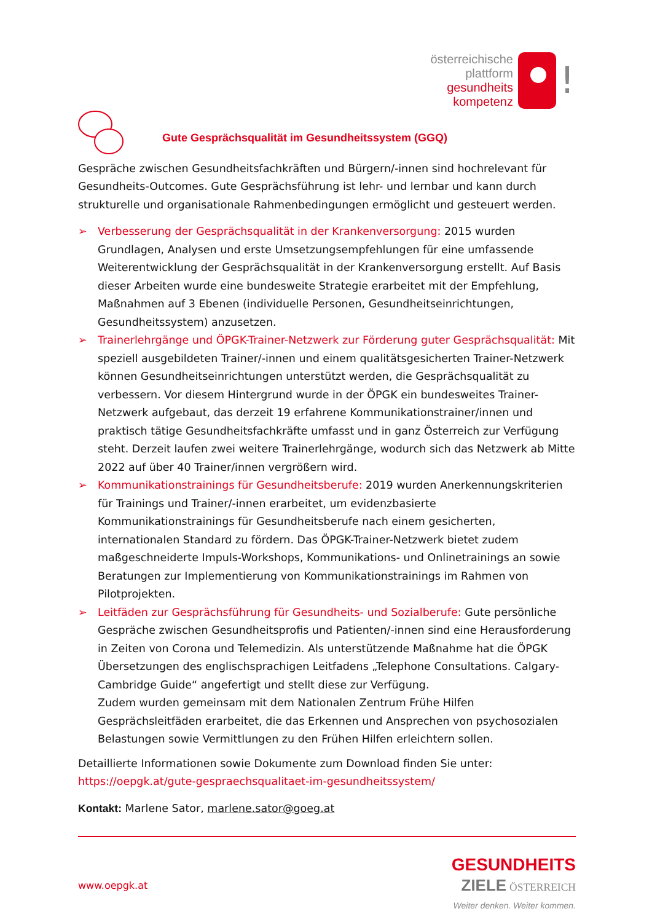österreichische
plattform
gesundheits
kompetenz
!
Gute Gesprächsqualität im Gesundheitssystem (GGQ)
Gespräche zwischen Gesundheitsfachkräften und Bürgern/-innen sind hochrelevant für Gesundheits-Outcomes. Gute Gesprächsführung ist lehr- und lernbar und kann durch strukturelle und organisationale Rahmenbedingungen ermöglicht und gesteuert werden.
➢ Verbesserung der Gesprächsqualität in der Krankenversorgung: 2015 wurden Grundlagen, Analysen und erste Umsetzungsempfehlungen für eine umfassende Weiterentwicklung der Gesprächsqualität in der Krankenversorgung erstellt. Auf Basis dieser Arbeiten wurde eine bundesweite Strategie erarbeitet mit der Empfehlung, Maßnahmen auf 3 Ebenen (individuelle Personen, Gesundheitseinrichtungen, Gesundheitssystem) anzusetzen.
➢ Trainerlehrgänge und ÖPGK-Trainer-Netzwerk zur Förderung guter Gesprächsqualität: Mit speziell ausgebildeten Trainer/-innen und einem qualitätsgesicherten Trainer-Netzwerk können Gesundheitseinrichtungen unterstützt werden, die Gesprächsqualität zu verbessern. Vor diesem Hintergrund wurde in der ÖPGK ein bundesweites Trainer-Netzwerk aufgebaut, das derzeit 19 erfahrene Kommunikationstrainer/innen und praktisch tätige Gesundheitsfachkräfte umfasst und in ganz Österreich zur Verfügung steht. Derzeit laufen zwei weitere Trainerlehrgänge, wodurch sich das Netzwerk ab Mitte 2022 auf über 40 Trainer/innen vergrößern wird.
➢ Kommunikationstrainings für Gesundheitsberufe: 2019 wurden Anerkennungskriterien für Trainings und Trainer/-innen erarbeitet, um evidenzbasierte Kommunikationstrainings für Gesundheitsberufe nach einem gesicherten, internationalen Standard zu fördern. Das ÖPGK-Trainer-Netzwerk bietet zudem maßgeschneiderte Impuls-Workshops, Kommunikations- und Onlinetrainings an sowie Beratungen zur Implementierung von Kommunikationstrainings im Rahmen von Pilotprojekten.
➢ Leitfäden zur Gesprächsführung für Gesundheits- und Sozialberufe: Gute persönliche Gespräche zwischen Gesundheitsprofis und Patienten/-innen sind eine Herausforderung in Zeiten von Corona und Telemedizin. Als unterstützende Maßnahme hat die ÖPGK Übersetzungen des englischsprachigen Leitfadens „Telephone Consultations. Calgary-Cambridge Guide“ angefertigt und stellt diese zur Verfügung.
Zudem wurden gemeinsam mit dem Nationalen Zentrum Frühe Hilfen Gesprächsleitfäden erarbeitet, die das Erkennen und Ansprechen von psychosozialen Belastungen sowie Vermittlungen zu den Frühen Hilfen erleichtern sollen.
Detaillierte Informationen sowie Dokumente zum Download finden Sie unter:
https://oepgk.at/gute-gespraechsqualitaet-im-gesundheitssystem/
Kontakt: Marlene Sator, marlene.sator@goeg.at
www.oepgk.at
GESUNDHEITS
ZIELE ÖSTERREICH
Weiter denken. Weiter kommen.